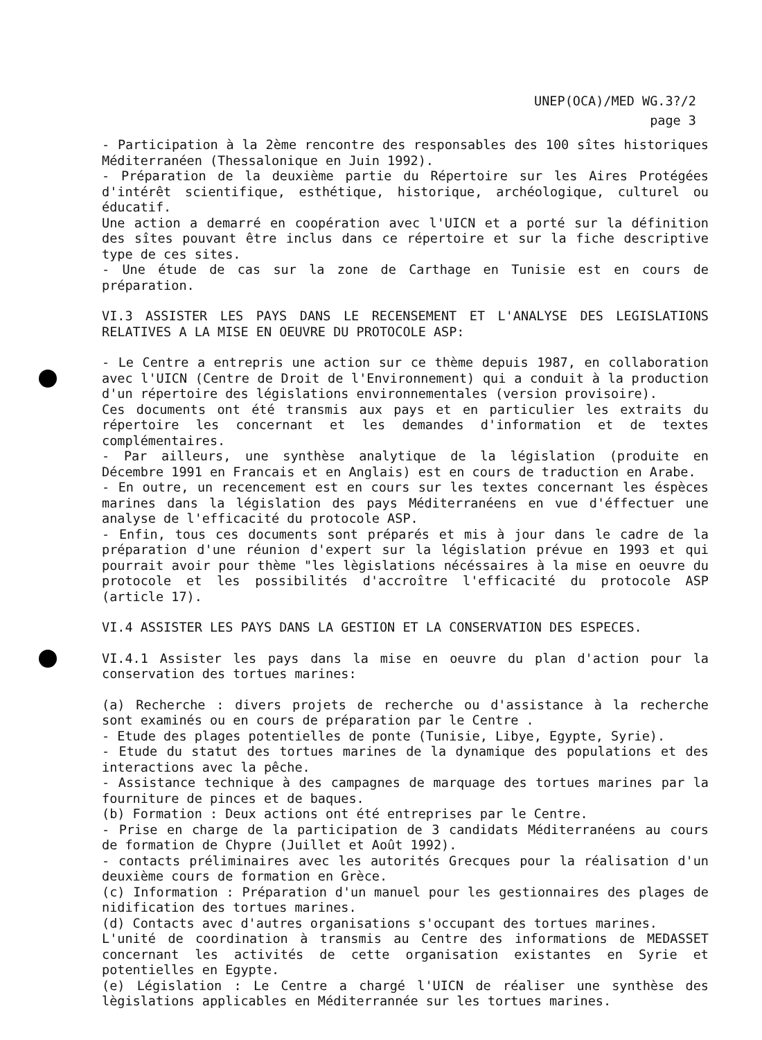UNEP(OCA)/MED WG.3?/2
page 3
- Participation à la 2ème rencontre des responsables des 100 sîtes historiques Méditerranéen (Thessalonique en Juin 1992).
- Préparation de la deuxième partie du Répertoire sur les Aires Protégées d'intérêt scientifique, esthétique, historique, archéologique, culturel ou éducatif.
Une action a demarré en coopération avec l'UICN et a porté sur la définition des sîtes pouvant être inclus dans ce répertoire et sur la fiche descriptive type de ces sites.
- Une étude de cas sur la zone de Carthage en Tunisie est en cours de préparation.
VI.3 ASSISTER LES PAYS DANS LE RECENSEMENT ET L'ANALYSE DES LEGISLATIONS RELATIVES A LA MISE EN OEUVRE DU PROTOCOLE ASP:
- Le Centre a entrepris une action sur ce thème depuis 1987, en collaboration avec l'UICN (Centre de Droit de l'Environnement) qui a conduit à la production d'un répertoire des législations environnementales (version provisoire).
Ces documents ont été transmis aux pays et en particulier les extraits du répertoire les concernant et les demandes d'information et de textes complémentaires.
- Par ailleurs, une synthèse analytique de la législation (produite en Décembre 1991 en Francais et en Anglais) est en cours de traduction en Arabe.
- En outre, un recencement est en cours sur les textes concernant les éspèces marines dans la législation des pays Méditerranéens en vue d'éffectuer une analyse de l'efficacité du protocole ASP.
- Enfin, tous ces documents sont préparés et mis à jour dans le cadre de la préparation d'une réunion d'expert sur la législation prévue en 1993 et qui pourrait avoir pour thème "les lègislations nécéssaires à la mise en oeuvre du protocole et les possibilités d'accroître l'efficacité du protocole ASP (article 17).
VI.4 ASSISTER LES PAYS DANS LA GESTION ET LA CONSERVATION DES ESPECES.
VI.4.1 Assister les pays dans la mise en oeuvre du plan d'action pour la conservation des tortues marines:
(a) Recherche : divers projets de recherche ou d'assistance à la recherche sont examinés ou en cours de préparation par le Centre .
- Etude des plages potentielles de ponte (Tunisie, Libye, Egypte, Syrie).
- Etude du statut des tortues marines de la dynamique des populations et des interactions avec la pêche.
- Assistance technique à des campagnes de marquage des tortues marines par la fourniture de pinces et de baques.
(b) Formation : Deux actions ont été entreprises par le Centre.
- Prise en charge de la participation de 3 candidats Méditerranéens au cours de formation de Chypre (Juillet et Août 1992).
- contacts préliminaires avec les autorités Grecques pour la réalisation d'un deuxième cours de formation en Grèce.
(c) Information : Préparation d'un manuel pour les gestionnaires des plages de nidification des tortues marines.
(d) Contacts avec d'autres organisations s'occupant des tortues marines.
L'unité de coordination à transmis au Centre des informations de MEDASSET concernant les activités de cette organisation existantes en Syrie et potentielles en Egypte.
(e) Législation : Le Centre a chargé l'UICN de réaliser une synthèse des lègislations applicables en Méditerrannée sur les tortues marines.